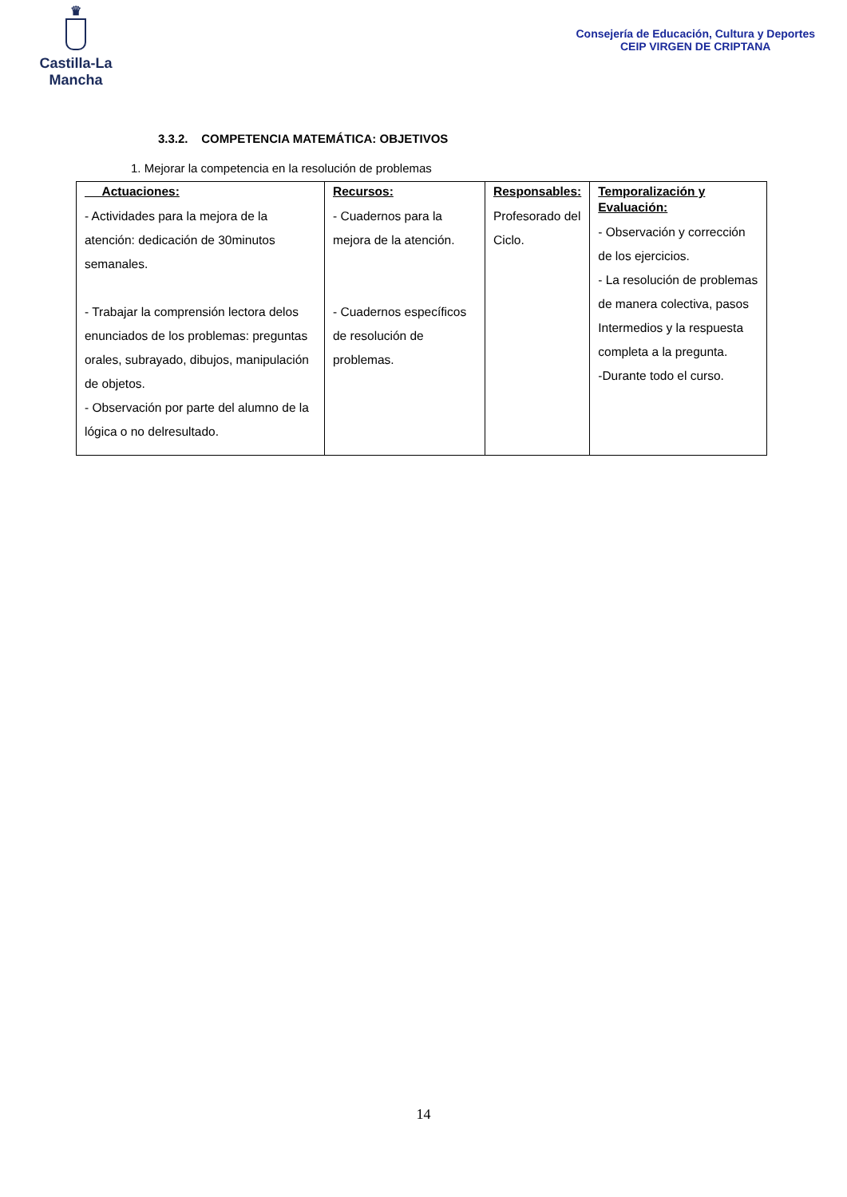♛
Castilla-La Mancha
Consejería de Educación, Cultura y Deportes
CEIP VIRGEN DE CRIPTANA
3.3.2. COMPETENCIA MATEMÁTICA: OBJETIVOS
1. Mejorar la competencia en la resolución de problemas
| Actuaciones: - Actividades para la mejora de la atención: dedicación de 30minutos semanales. - Trabajar la comprensión lectora delos enunciados de los problemas: preguntas orales, subrayado, dibujos, manipulación de objetos. - Observación por parte del alumno de la lógica o no delresultado. | Recursos: - Cuadernos para la mejora de la atención. - Cuadernos específicos de resolución de problemas. | Responsables: Profesorado del Ciclo. | Temporalización y Evaluación: - Observación y corrección de los ejercicios. - La resolución de problemas de manera colectiva, pasos Intermedios y la respuesta completa a la pregunta. -Durante todo el curso. |
14